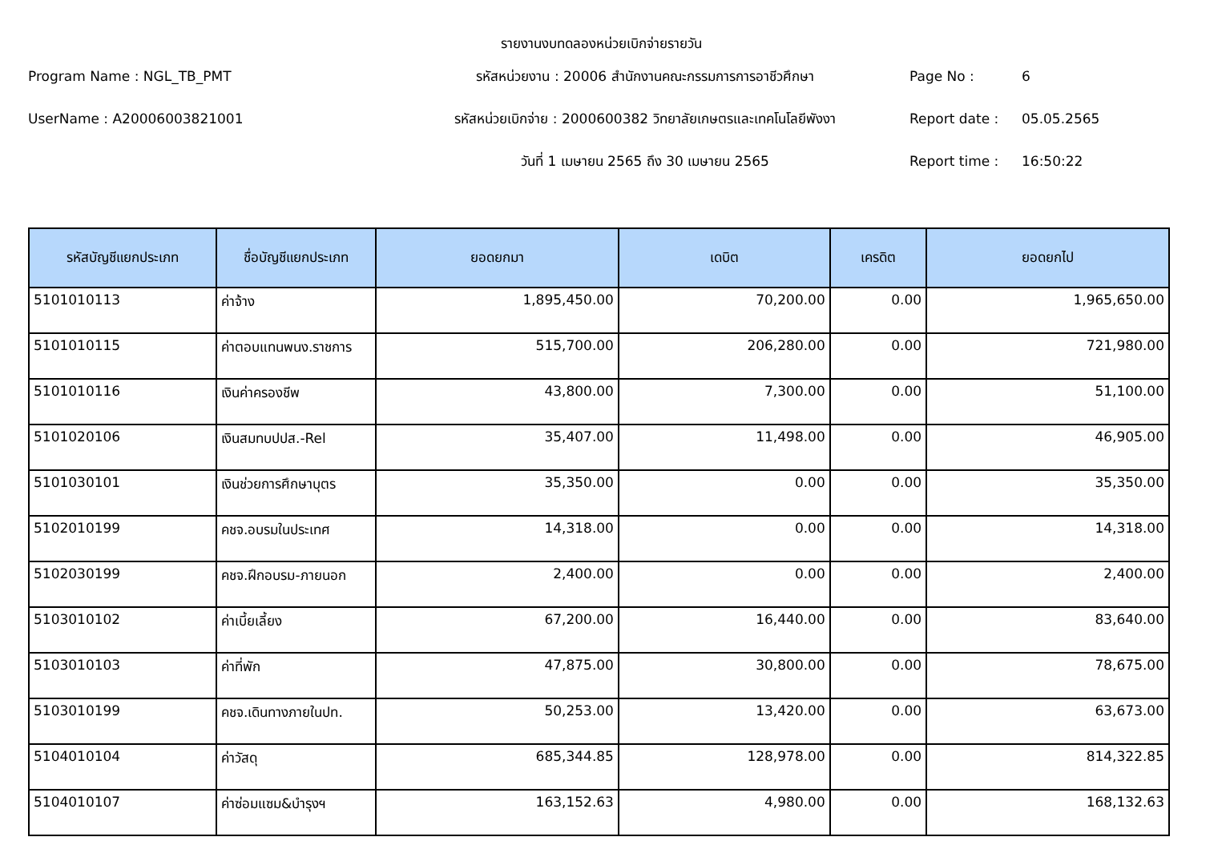รายงานงบทดลองหน่วยเบิกจ่ายรายวัน
Program Name : NGL_TB_PMT
รหัสหน่วยงาน : 20006 สำนักงานคณะกรรมการการอาชีวศึกษา
Page No :
6
UserName : A20006003821001
รหัสหน่วยเบิกจ่าย : 2000600382 วิทยาลัยเกษตรและเทคโนโลยีพังงา
Report date :
05.05.2565
วันที่ 1 เมษายน 2565 ถึง 30 เมษายน 2565
Report time :
16:50:22
| รหัสบัญชีแยกประเภท | ชื่อบัญชีแยกประเภท | ยอดยกมา | เดบิต | เครดิต | ยอดยกไป |
| --- | --- | --- | --- | --- | --- |
| 5101010113 | ค่าจ้าง | 1,895,450.00 | 70,200.00 | 0.00 | 1,965,650.00 |
| 5101010115 | ค่าตอบแทนพนง.ราชการ | 515,700.00 | 206,280.00 | 0.00 | 721,980.00 |
| 5101010116 | เงินค่าครองชีพ | 43,800.00 | 7,300.00 | 0.00 | 51,100.00 |
| 5101020106 | เงินสมทบปปส.-Rel | 35,407.00 | 11,498.00 | 0.00 | 46,905.00 |
| 5101030101 | เงินช่วยการศึกษาบุตร | 35,350.00 | 0.00 | 0.00 | 35,350.00 |
| 5102010199 | คชจ.อบรมในประเทศ | 14,318.00 | 0.00 | 0.00 | 14,318.00 |
| 5102030199 | คชจ.ฝึกอบรม-ภายนอก | 2,400.00 | 0.00 | 0.00 | 2,400.00 |
| 5103010102 | ค่าเบี้ยเลี้ยง | 67,200.00 | 16,440.00 | 0.00 | 83,640.00 |
| 5103010103 | ค่าที่พัก | 47,875.00 | 30,800.00 | 0.00 | 78,675.00 |
| 5103010199 | คชจ.เดินทางภายในปท. | 50,253.00 | 13,420.00 | 0.00 | 63,673.00 |
| 5104010104 | ค่าวัสดุ | 685,344.85 | 128,978.00 | 0.00 | 814,322.85 |
| 5104010107 | ค่าซ่อมแซม&บำรุงฯ | 163,152.63 | 4,980.00 | 0.00 | 168,132.63 |